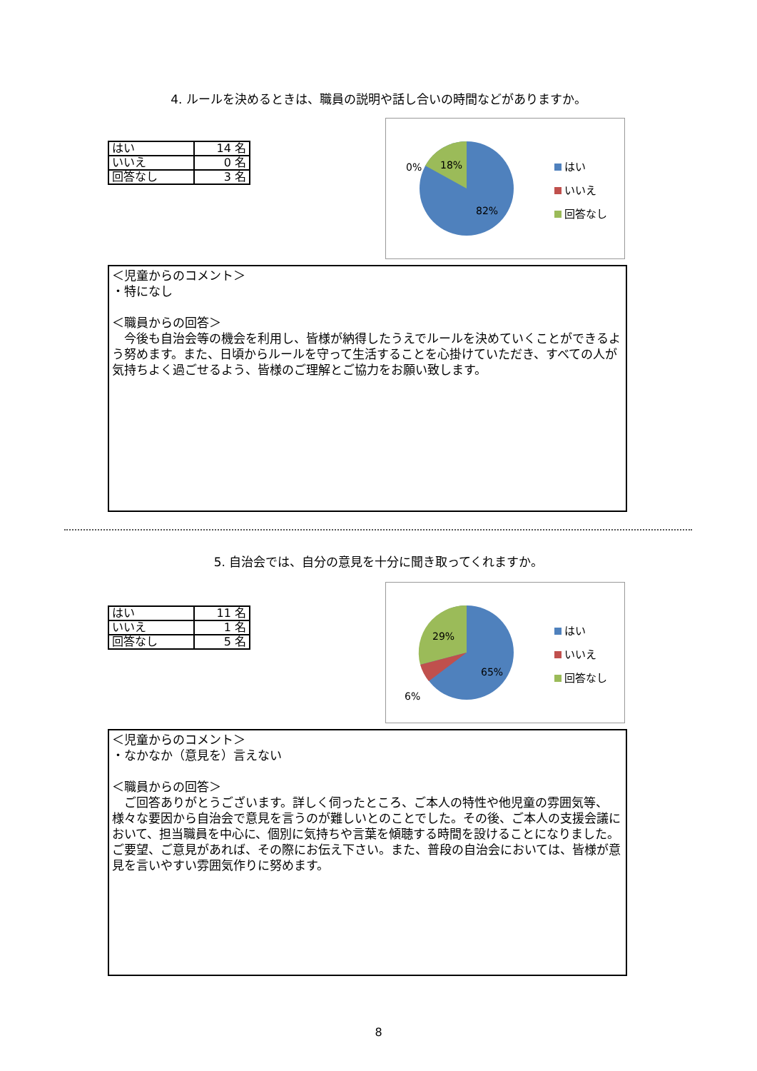4. ルールを決めるときは、職員の説明や話し合いの時間などがありますか。
| はい | 14 名 |
| いいえ | 0 名 |
| 回答なし | 3 名 |
0%
18%
82%
はい
いいえ
回答なし
＜児童からのコメント＞
・特になし
＜職員からの回答＞
　今後も自治会等の機会を利用し、皆様が納得したうえでルールを決めていくことができるよう努めます。また、日頃からルールを守って生活することを心掛けていただき、すべての人が気持ちよく過ごせるよう、皆様のご理解とご協力をお願い致します。
5. 自治会では、自分の意見を十分に聞き取ってくれますか。
| はい | 11 名 |
| いいえ | 1 名 |
| 回答なし | 5 名 |
29%
6%
65%
はい
いいえ
回答なし
＜児童からのコメント＞
・なかなか（意見を）言えない
＜職員からの回答＞
　ご回答ありがとうございます。詳しく伺ったところ、ご本人の特性や他児童の雰囲気等、様々な要因から自治会で意見を言うのが難しいとのことでした。その後、ご本人の支援会議において、担当職員を中心に、個別に気持ちや言葉を傾聴する時間を設けることになりました。ご要望、ご意見があれば、その際にお伝え下さい。また、普段の自治会においては、皆様が意見を言いやすい雰囲気作りに努めます。
8